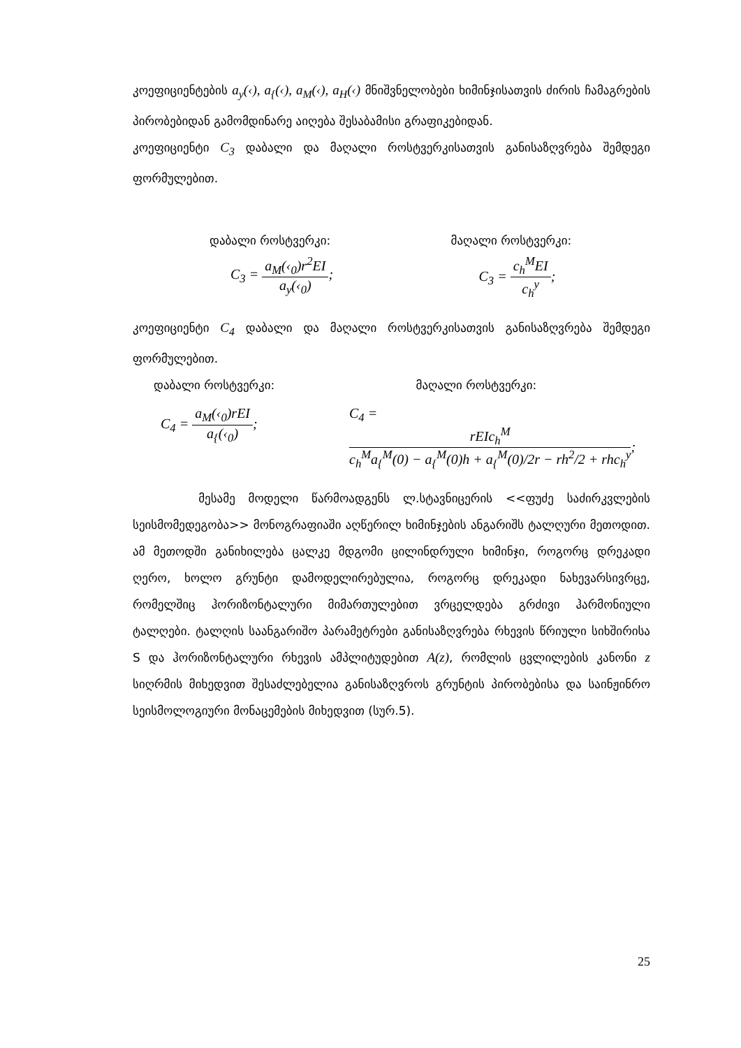კოეფიციენტების a<sub>y</sub>(‹), a<sub>{</sub>(‹), a<sub>M</sub>(‹), a<sub>H</sub>(‹) მნიშვნელობები ხიმინჯისათვის ძირის ჩამაგრების პირობებიდან გამომდინარე აიღება შესაბამისი გრაფიკებიდან.
კოეფიციენტი C<sub>3</sub> დაბალი და მაღალი როსტვერკისათვის განისაზღვრება შემდეგი ფორმულებით.
დაბალი როსტვერკი: მაღალი როსტვერკი:
C<sub>3</sub> = a<sub>M</sub>(‹<sub>0</sub>)r<sup>2</sup>EI a<sub>y</sub>(‹<sub>0</sub>); C<sub>3</sub> = c<sub>h</sub><sup>M</sup>EI c<sub>h</sub><sup>y</sup>;
კოეფიციენტი C<sub>4</sub> დაბალი და მაღალი როსტვერკისათვის განისაზღვრება შემდეგი ფორმულებით.
დაბალი როსტვერკი: მაღალი როსტვერკი:
C<sub>4</sub> = a<sub>M</sub>(‹<sub>0</sub>)rEI a<sub>{</sub>(‹<sub>0</sub>); C<sub>4</sub> = rEIc<sub>h</sub><sup>M</sup> c<sub>h</sub><sup>M</sup>a<sub>{</sub><sup>M</sup>(0) − a<sub>{</sub><sup>M</sup>(0)h + a<sub>{</sub><sup>M</sup>(0)/2r − rh<sup>2</sup>/2 + rhc<sub>h</sub><sup>y</sup>;
მესამე მოდელი წარმოადგენს ლ.სტავნიცერის <<ფუძე საძირკვლების სეისმომედეგობა>> მონოგრაფიაში აღწერილ ხიმინჯების ანგარიშს ტალღური მეთოდით. ამ მეთოდში განიხილება ცალკე მდგომი ცილინდრული ხიმინჯი, როგორც დრეკადი ღერო, ხოლო გრუნტი დამოდელირებულია, როგორც დრეკადი ნახევარსივრცე, რომელშიც ჰორიზონტალური მიმართულებით ვრცელდება გრძივი ჰარმონიული ტალღები. ტალღის საანგარიშო პარამეტრები განისაზღვრება რხევის წრიული სიხშირისა S და ჰორიზონტალური რხევის ამპლიტუდებით A(z), რომლის ცვლილების კანონი z სიღრმის მიხედვით შესაძლებელია განისაზღვროს გრუნტის პირობებისა და საინჟინრო სეისმოლოგიური მონაცემების მიხედვით (სურ.5).
25